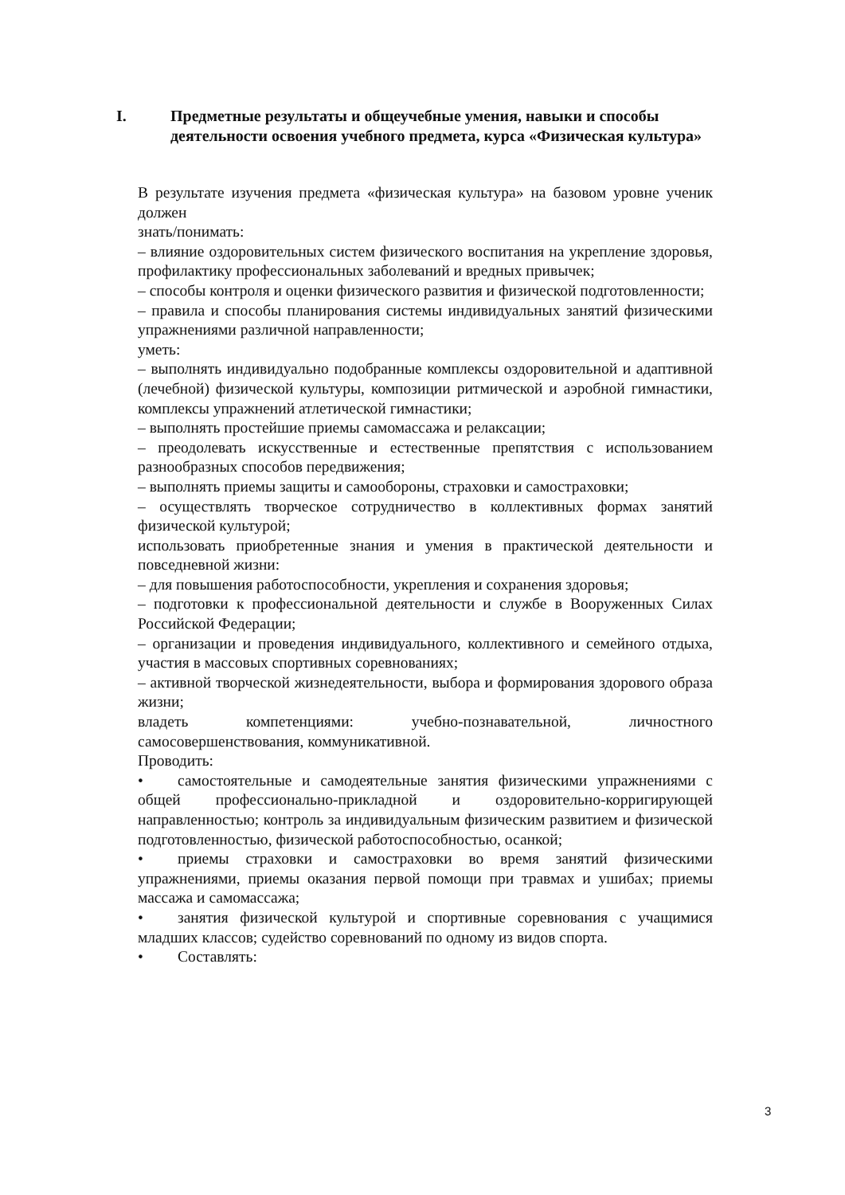I. Предметные результаты и общеучебные умения, навыки и способы деятельности освоения учебного предмета, курса «Физическая культура»
В результате изучения предмета «физическая культура» на базовом уровне ученик должен
знать/понимать:
– влияние оздоровительных систем физического воспитания на укрепление здоровья, профилактику профессиональных заболеваний и вредных привычек;
– способы контроля и оценки физического развития и физической подготовленности;
– правила и способы планирования системы индивидуальных занятий физическими упражнениями различной направленности;
уметь:
– выполнять индивидуально подобранные комплексы оздоровительной и адаптивной (лечебной) физической культуры, композиции ритмической и аэробной гимнастики, комплексы упражнений атлетической гимнастики;
– выполнять простейшие приемы самомассажа и релаксации;
– преодолевать искусственные и естественные препятствия с использованием разнообразных способов передвижения;
– выполнять приемы защиты и самообороны, страховки и самостраховки;
– осуществлять творческое сотрудничество в коллективных формах занятий физической культурой;
использовать приобретенные знания и умения в практической деятельности и повседневной жизни:
– для повышения работоспособности, укрепления и сохранения здоровья;
– подготовки к профессиональной деятельности и службе в Вооруженных Силах Российской Федерации;
– организации и проведения индивидуального, коллективного и семейного отдыха, участия в массовых спортивных соревнованиях;
– активной творческой жизнедеятельности, выбора и формирования здорового образа жизни;
владеть компетенциями: учебно-познавательной, личностного самосовершенствования, коммуникативной.
Проводить:
• самостоятельные и самодеятельные занятия физическими упражнениями с общей профессионально-прикладной и оздоровительно-корригирующей направленностью; контроль за индивидуальным физическим развитием и физической подготовленностью, физической работоспособностью, осанкой;
• приемы страховки и самостраховки во время занятий физическими упражнениями, приемы оказания первой помощи при травмах и ушибах; приемы массажа и самомассажа;
• занятия физической культурой и спортивные соревнования с учащимися младших классов; судейство соревнований по одному из видов спорта.
• Составлять:
3